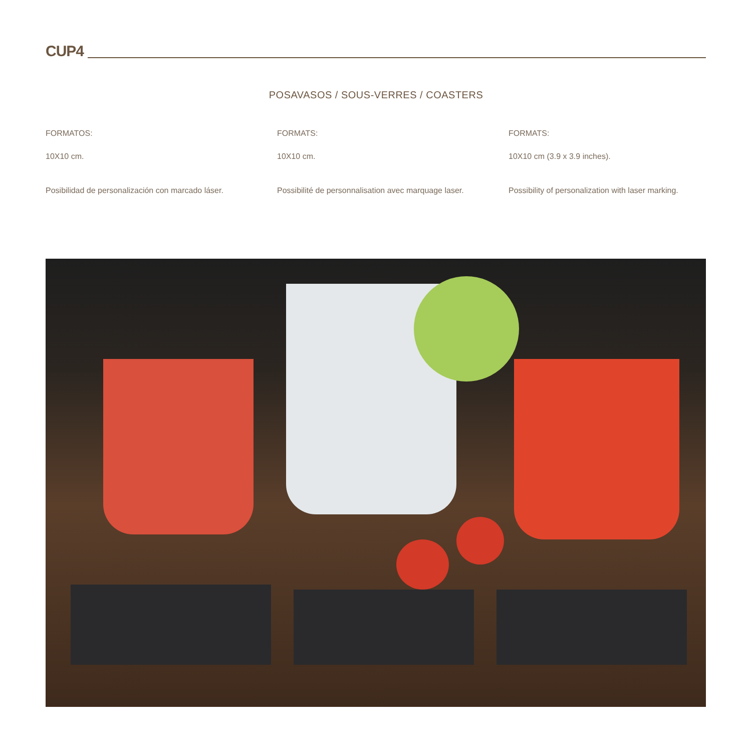CUP4
POSAVASOS / SOUS-VERRES / COASTERS
FORMATOS:
10X10 cm.
Posibilidad de personalización con marcado láser.
FORMATS:
10X10 cm.
Possibilité de personnalisation avec marquage laser.
FORMATS:
10X10 cm (3.9 x 3.9 inches).
Possibility of personalization with laser marking.